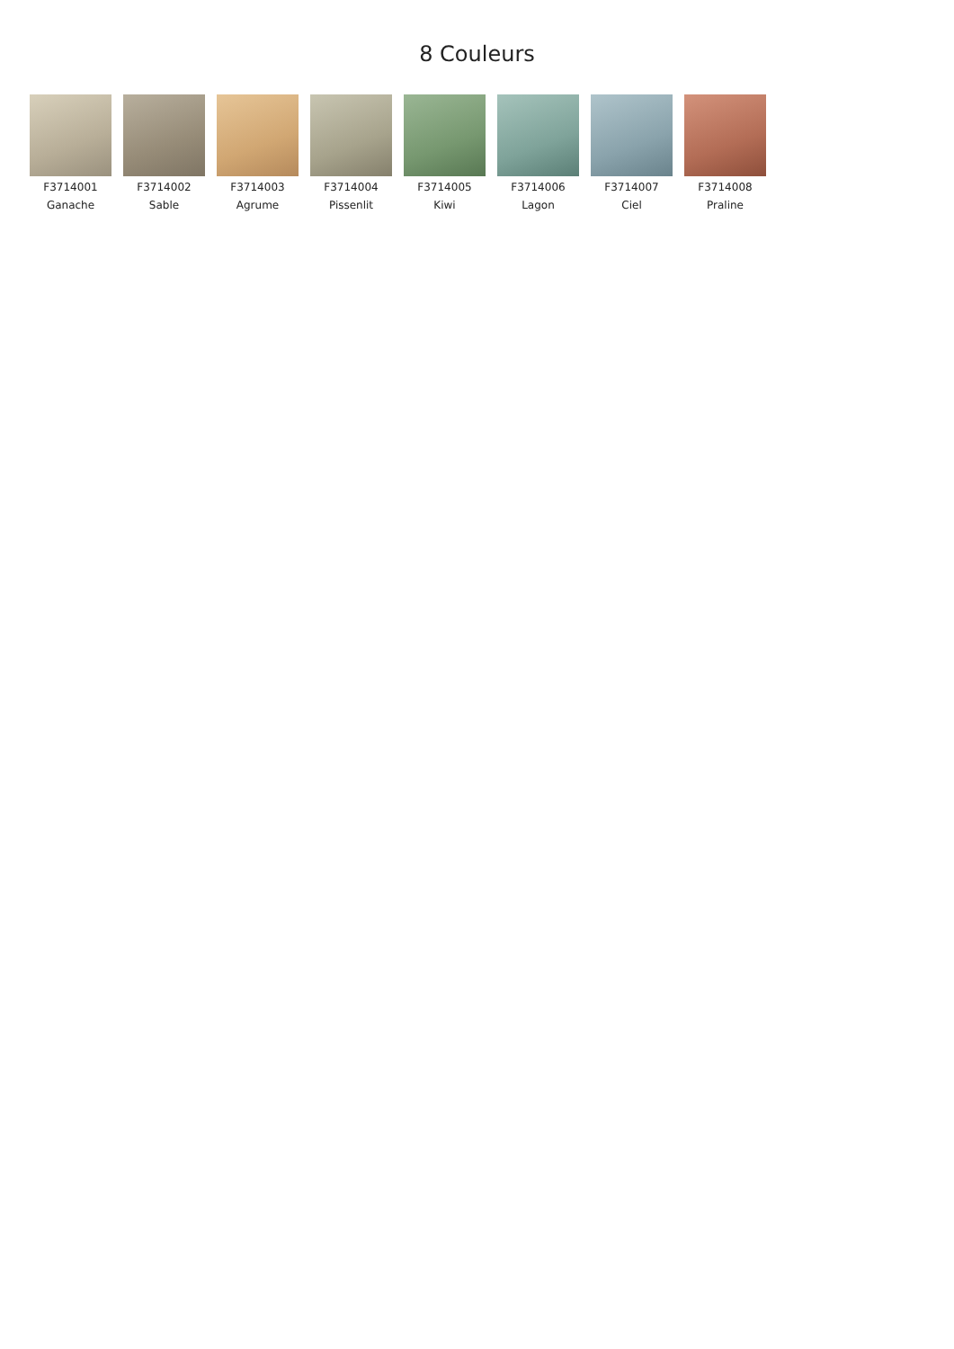8 Couleurs
F3714001
Ganache
F3714002
Sable
F3714003
Agrume
F3714004
Pissenlit
F3714005
Kiwi
F3714006
Lagon
F3714007
Ciel
F3714008
Praline